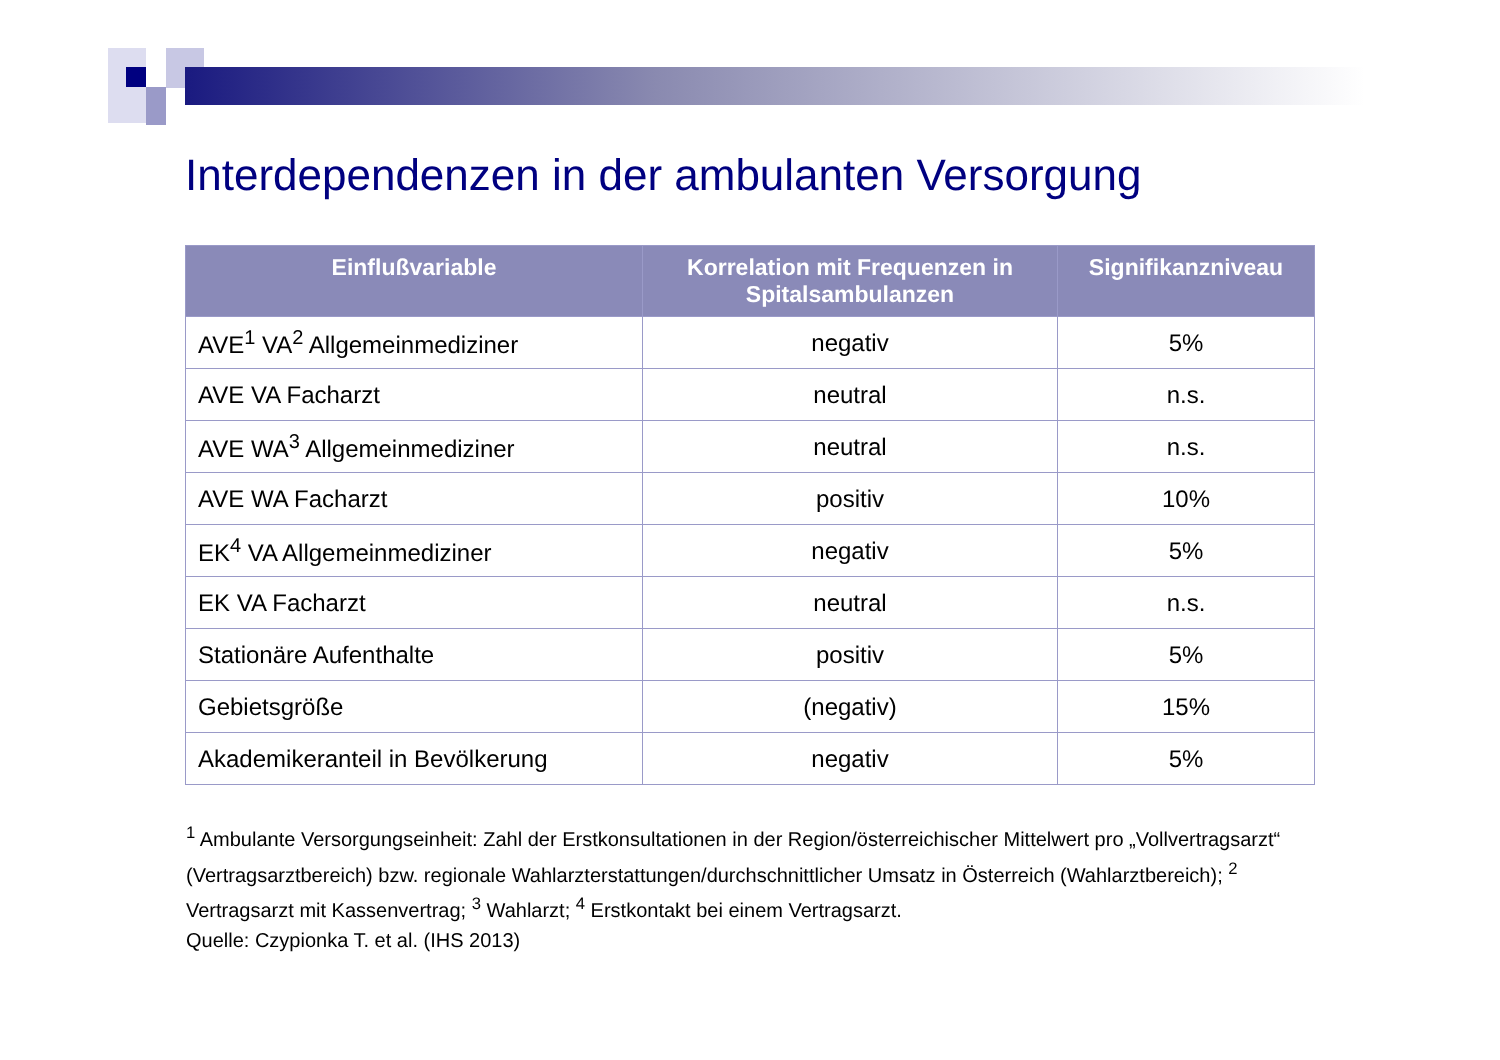Interdependenzen in der ambulanten Versorgung
| Einflußvariable | Korrelation mit Frequenzen in Spitalsambulanzen | Signifikanzniveau |
| --- | --- | --- |
| AVE<sup>1</sup> VA<sup>2</sup> Allgemeinmediziner | negativ | 5% |
| AVE VA Facharzt | neutral | n.s. |
| AVE WA<sup>3</sup> Allgemeinmediziner | neutral | n.s. |
| AVE WA Facharzt | positiv | 10% |
| EK<sup>4</sup> VA Allgemeinmediziner | negativ | 5% |
| EK VA Facharzt | neutral | n.s. |
| Stationäre Aufenthalte | positiv | 5% |
| Gebietsgröße | (negativ) | 15% |
| Akademikeranteil in Bevölkerung | negativ | 5% |
<sup>1</sup> Ambulante Versorgungseinheit: Zahl der Erstkonsultationen in der Region/österreichischer Mittelwert pro „Vollvertragsarzt“ (Vertragsarztbereich) bzw. regionale Wahlarzterstattungen/durchschnittlicher Umsatz in Österreich (Wahlarztbereich); <sup>2</sup> Vertragsarzt mit Kassenvertrag; <sup>3</sup> Wahlarzt; <sup>4</sup> Erstkontakt bei einem Vertragsarzt.
Quelle: Czypionka T. et al. (IHS 2013)